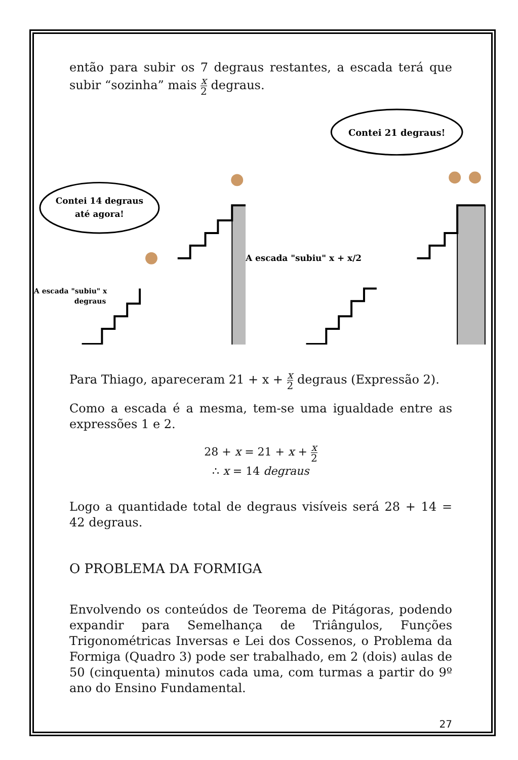então para subir os 7 degraus restantes, a escada terá que subir “sozinha” mais x 2 degraus.
Contei 14 degraus
até agora!
A escada "subiu" x
degraus
Contei 21 degraus!
A escada "subiu" x + x/2
Para Thiago, apareceram 21 + x + x 2 degraus (Expressão 2).
Como a escada é a mesma, tem-se uma igualdade entre as expressões 1 e 2.
28 + x = 21 + x + x 2
∴ x = 14 degraus
Logo a quantidade total de degraus visíveis será 28 + 14 = 42 degraus.
O PROBLEMA DA FORMIGA
Envolvendo os conteúdos de Teorema de Pitágoras, podendo expandir para Semelhança de Triângulos, Funções Trigonométricas Inversas e Lei dos Cossenos, o Problema da Formiga (Quadro 3) pode ser trabalhado, em 2 (dois) aulas de 50 (cinquenta) minutos cada uma, com turmas a partir do 9º ano do Ensino Fundamental.
27